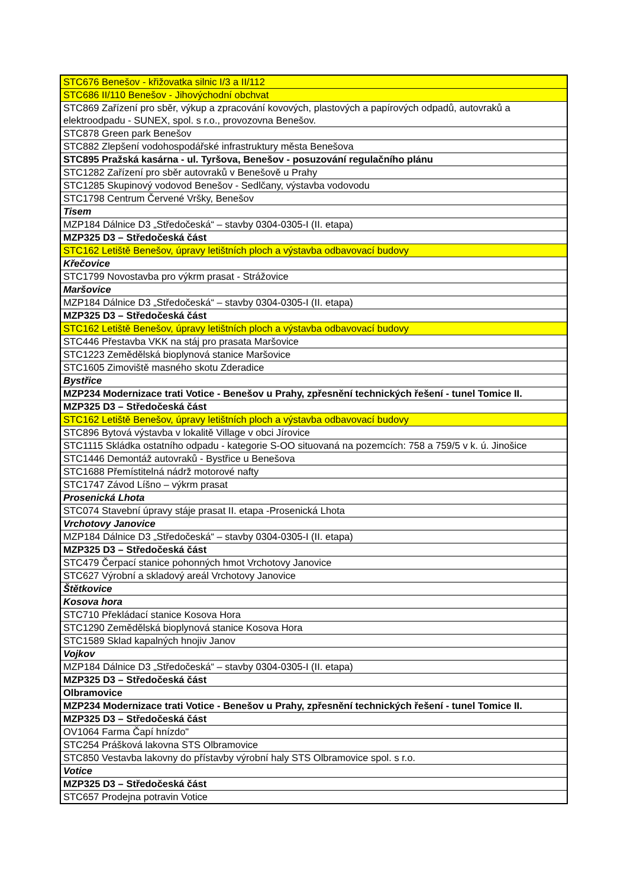| STC676 Benešov - křižovatka silnic I/3 a II/112 |
| STC686 II/110 Benešov - Jihovýchodní obchvat |
| STC869 Zařízení pro sběr, výkup a zpracování kovových, plastových a papírových odpadů, autovraků a elektroodpadu - SUNEX, spol. s r.o., provozovna Benešov. |
| STC878 Green park Benešov |
| STC882 Zlepšení vodohospodářské infrastruktury města Benešova |
| STC895 Pražská kasárna - ul. Tyršova, Benešov - posuzování regulačního plánu |
| STC1282 Zařízení pro sběr autovraků v Benešově u Prahy |
| STC1285 Skupinový vodovod Benešov - Sedlčany, výstavba vodovodu |
| STC1798 Centrum Červené Vršky, Benešov |
| Tisem |
| MZP184 Dálnice D3 „Středočeská“ – stavby 0304-0305-I (II. etapa) |
| MZP325 D3 – Středočeská část |
| STC162 Letiště Benešov, úpravy letištních ploch a výstavba odbavovací budovy |
| Křečovice |
| STC1799 Novostavba pro výkrm prasat - Strážovice |
| Maršovice |
| MZP184 Dálnice D3 „Středočeská“ – stavby 0304-0305-I (II. etapa) |
| MZP325 D3 – Středočeská část |
| STC162 Letiště Benešov, úpravy letištních ploch a výstavba odbavovací budovy |
| STC446 Přestavba VKK na stáj pro prasata Maršovice |
| STC1223 Zemědělská bioplynová stanice Maršovice |
| STC1605 Zimoviště masného skotu Zderadice |
| Bystřice |
| MZP234 Modernizace trati Votice - Benešov u Prahy, zpřesnění technických řešení - tunel Tomice II. |
| MZP325 D3 – Středočeská část |
| STC162 Letiště Benešov, úpravy letištních ploch a výstavba odbavovací budovy |
| STC896 Bytová výstavba v lokalitě Village v obci Jírovice |
| STC1115 Skládka ostatního odpadu - kategorie S-OO situovaná na pozemcích: 758 a 759/5 v k. ú. Jinošice |
| STC1446 Demontáž autovraků - Bystřice u Benešova |
| STC1688 Přemístitelná nádrž motorové nafty |
| STC1747 Závod Líšno – výkrm prasat |
| Prosenická Lhota |
| STC074 Stavební úpravy stáje prasat II. etapa -Prosenická Lhota |
| Vrchotovy Janovice |
| MZP184 Dálnice D3 „Středočeská“ – stavby 0304-0305-I (II. etapa) |
| MZP325 D3 – Středočeská část |
| STC479 Čerpací stanice pohonných hmot Vrchotovy Janovice |
| STC627 Výrobní a skladový areál Vrchotovy Janovice |
| Štětkovice |
| Kosova hora |
| STC710 Překládací stanice Kosova Hora |
| STC1290 Zemědělská bioplynová stanice Kosova Hora |
| STC1589 Sklad kapalných hnojiv Janov |
| Vojkov |
| MZP184 Dálnice D3 „Středočeská“ – stavby 0304-0305-I (II. etapa) |
| MZP325 D3 – Středočeská část |
| Olbramovice |
| MZP234 Modernizace trati Votice - Benešov u Prahy, zpřesnění technických řešení - tunel Tomice II. |
| MZP325 D3 – Středočeská část |
| OV1064 Farma Čapí hnízdo" |
| STC254 Prášková lakovna STS Olbramovice |
| STC850 Vestavba lakovny do přístavby výrobní haly STS Olbramovice spol. s r.o. |
| Votice |
| MZP325 D3 – Středočeská část |
| STC657 Prodejna potravin Votice |